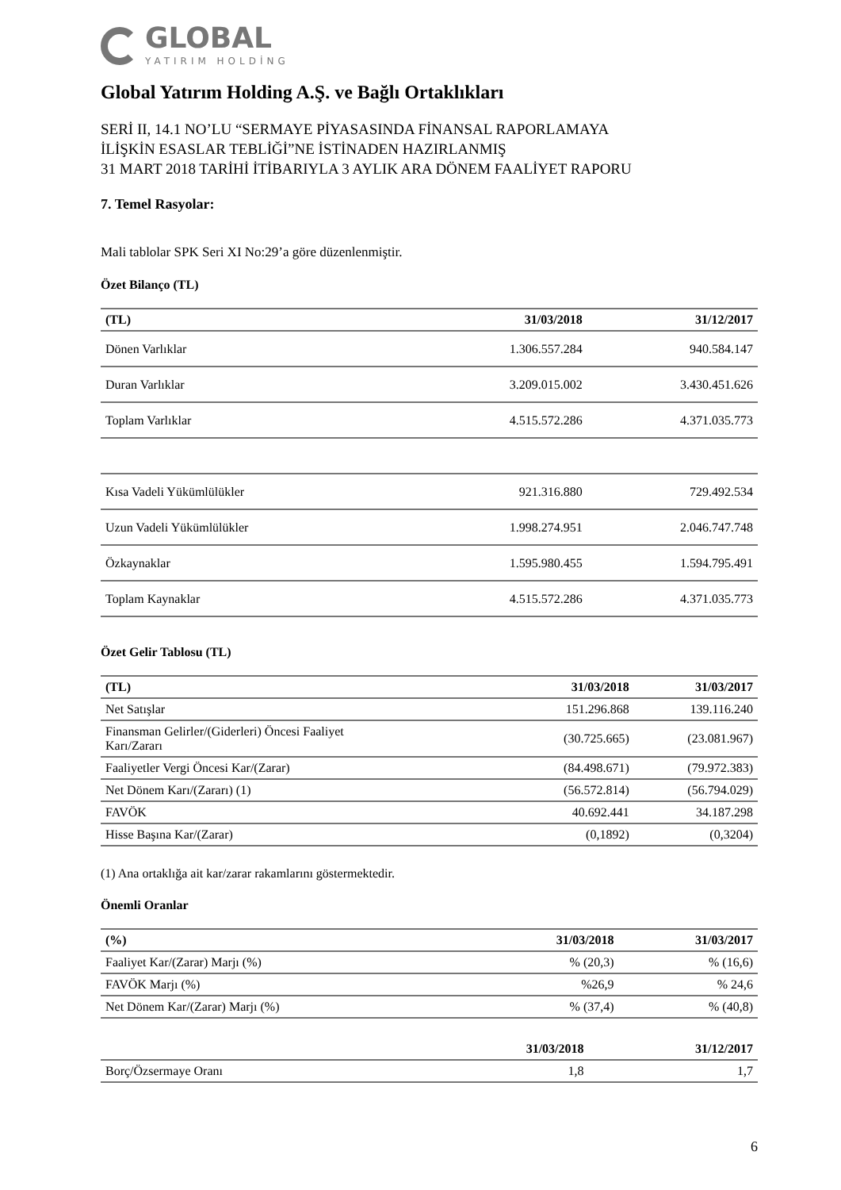GLOBAL
YATIRIM HOLDİNG
Global Yatırım Holding A.Ş. ve Bağlı Ortaklıkları
SERİ II, 14.1 NO’LU “SERMAYE PİYASASINDA FİNANSAL RAPORLAMAYA
İLİŞKİN ESASLAR TEBLİĞİ”NE İSTİNADEN HAZIRLANMIŞ
31 MART 2018 TARİHİ İTİBARIYLA 3 AYLIK ARA DÖNEM FAALİYET RAPORU
7. Temel Rasyolar:
Mali tablolar SPK Seri XI No:29’a göre düzenlenmiştir.
Özet Bilanço (TL)
| (TL) | 31/03/2018 | 31/12/2017 |
| --- | --- | --- |
| Dönen Varlıklar | 1.306.557.284 | 940.584.147 |
| Duran Varlıklar | 3.209.015.002 | 3.430.451.626 |
| Toplam Varlıklar | 4.515.572.286 | 4.371.035.773 |
| Kısa Vadeli Yükümlülükler | 921.316.880 | 729.492.534 |
| Uzun Vadeli Yükümlülükler | 1.998.274.951 | 2.046.747.748 |
| Özkaynaklar | 1.595.980.455 | 1.594.795.491 |
| Toplam Kaynaklar | 4.515.572.286 | 4.371.035.773 |
Özet Gelir Tablosu (TL)
| (TL) | 31/03/2018 | 31/03/2017 |
| --- | --- | --- |
| Net Satışlar | 151.296.868 | 139.116.240 |
| Finansman Gelirler/(Giderleri) Öncesi Faaliyet Karı/Zararı | (30.725.665) | (23.081.967) |
| Faaliyetler Vergi Öncesi Kar/(Zarar) | (84.498.671) | (79.972.383) |
| Net Dönem Karı/(Zararı) (1) | (56.572.814) | (56.794.029) |
| FAVÖK | 40.692.441 | 34.187.298 |
| Hisse Başına Kar/(Zarar) | (0,1892) | (0,3204) |
(1) Ana ortaklığa ait kar/zarar rakamlarını göstermektedir.
Önemli Oranlar
| (%) | 31/03/2018 | 31/03/2017 |
| --- | --- | --- |
| Faaliyet Kar/(Zarar) Marjı (%) | % (20,3) | % (16,6) |
| FAVÖK Marjı (%) | %26,9 | % 24,6 |
| Net Dönem Kar/(Zarar) Marjı (%) | % (37,4) | % (40,8) |
| | 31/03/2018 | 31/12/2017 |
| --- | --- | --- |
| Borç/Özsermaye Oranı | 1,8 | 1,7 |
6